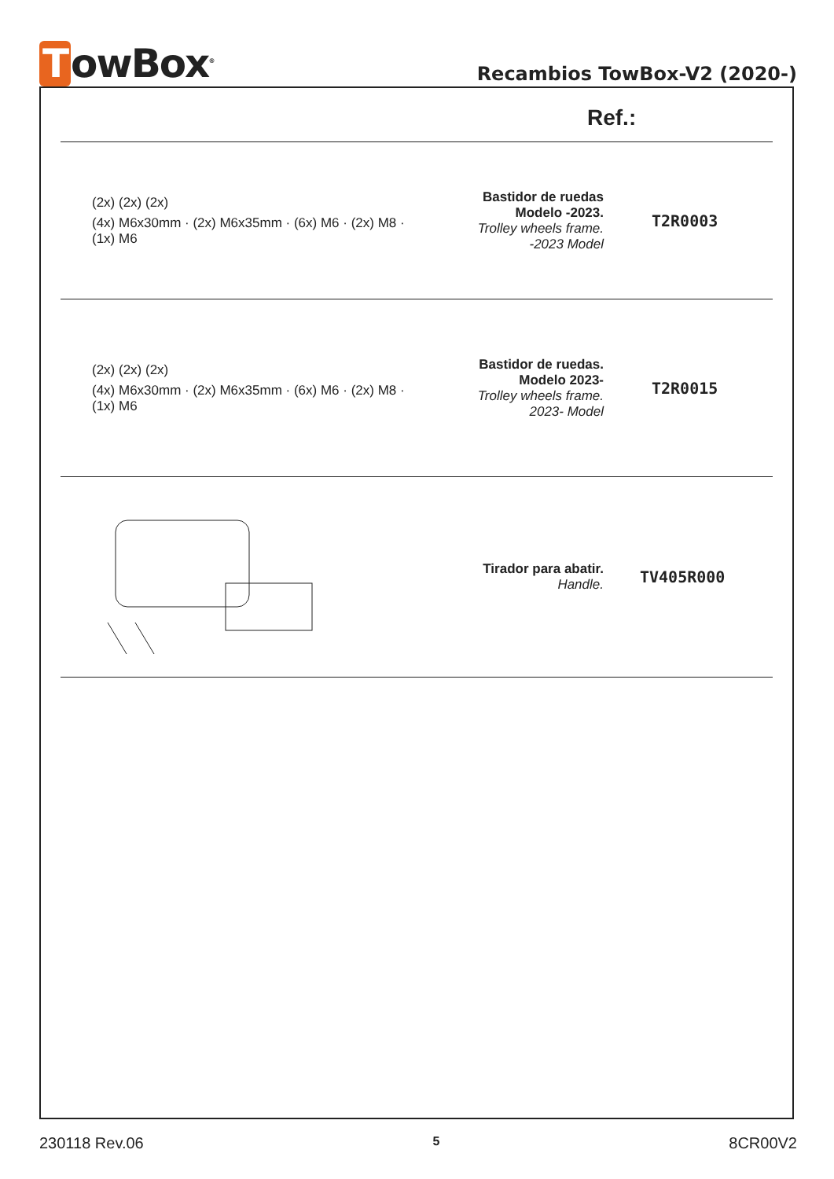TowBox<sup>®</sup>
Recambios TowBox-V2 (2020-)
| Ref.: | | |
| --- | --- | --- |
| (2x) (2x) (2x) (4x) M6x30mm · (2x) M6x35mm · (6x) M6 · (2x) M8 · (1x) M6 | Bastidor de ruedas Modelo -2023. Trolley wheels frame. -2023 Model | T2R0003 |
| (2x) (2x) (2x) (4x) M6x30mm · (2x) M6x35mm · (6x) M6 · (2x) M8 · (1x) M6 | Bastidor de ruedas. Modelo 2023- Trolley wheels frame. 2023- Model | T2R0015 |
| | Tirador para abatir. Handle. | TV405R000 |
230118 Rev.06 5 8CR00V2